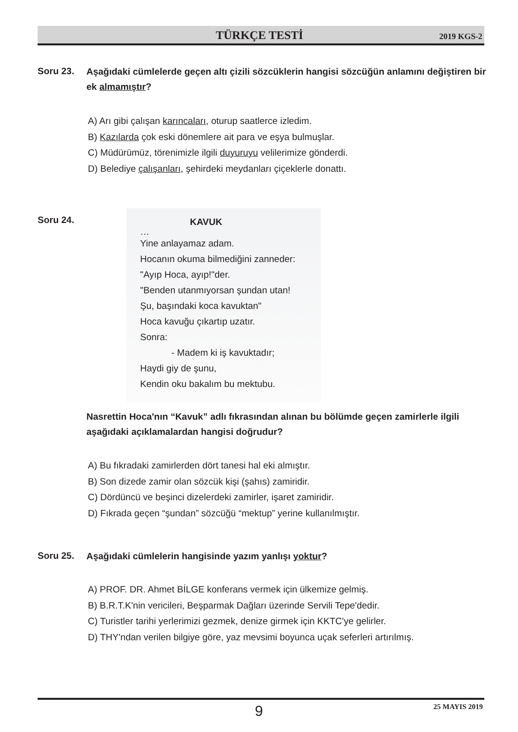TÜRKÇE TESTİ 2019 KGS-2
Soru 23.
Aşağıdaki cümlelerde geçen altı çizili sözcüklerin hangisi sözcüğün anlamını değiştiren bir ek almamıştır?
A) Arı gibi çalışan karıncaları, oturup saatlerce izledim.
B) Kazılarda çok eski dönemlere ait para ve eşya bulmuşlar.
C) Müdürümüz, törenimizle ilgili duyuruyu velilerimize gönderdi.
D) Belediye çalışanları, şehirdeki meydanları çiçeklerle donattı.
Soru 24.
KAVUK
…
Yine anlayamaz adam.
Hocanın okuma bilmediğini zanneder:
"Ayıp Hoca, ayıp!"der.
"Benden utanmıyorsan şundan utan!
Şu, başındaki koca kavuktan"
Hoca kavuğu çıkartıp uzatır.
Sonra:
- Madem ki iş kavuktadır;
Haydi giy de şunu,
Kendin oku bakalım bu mektubu.
Nasrettin Hoca'nın “Kavuk” adlı fıkrasından alınan bu bölümde geçen zamirlerle ilgili aşağıdaki açıklamalardan hangisi doğrudur?
A) Bu fıkradaki zamirlerden dört tanesi hal eki almıştır.
B) Son dizede zamir olan sözcük kişi (şahıs) zamiridir.
C) Dördüncü ve beşinci dizelerdeki zamirler, işaret zamiridir.
D) Fıkrada geçen “şundan” sözcüğü “mektup” yerine kullanılmıştır.
Soru 25. Aşağıdaki cümlelerin hangisinde yazım yanlışı yoktur?
A) PROF. DR. Ahmet BİLGE konferans vermek için ülkemize gelmiş.
B) B.R.T.K'nin vericileri, Beşparmak Dağları üzerinde Servili Tepe'dedir.
C) Turistler tarihi yerlerimizi gezmek, denize girmek için KKTC'ye gelirler.
D) THY'ndan verilen bilgiye göre, yaz mevsimi boyunca uçak seferleri artırılmış.
9 25 MAYIS 2019